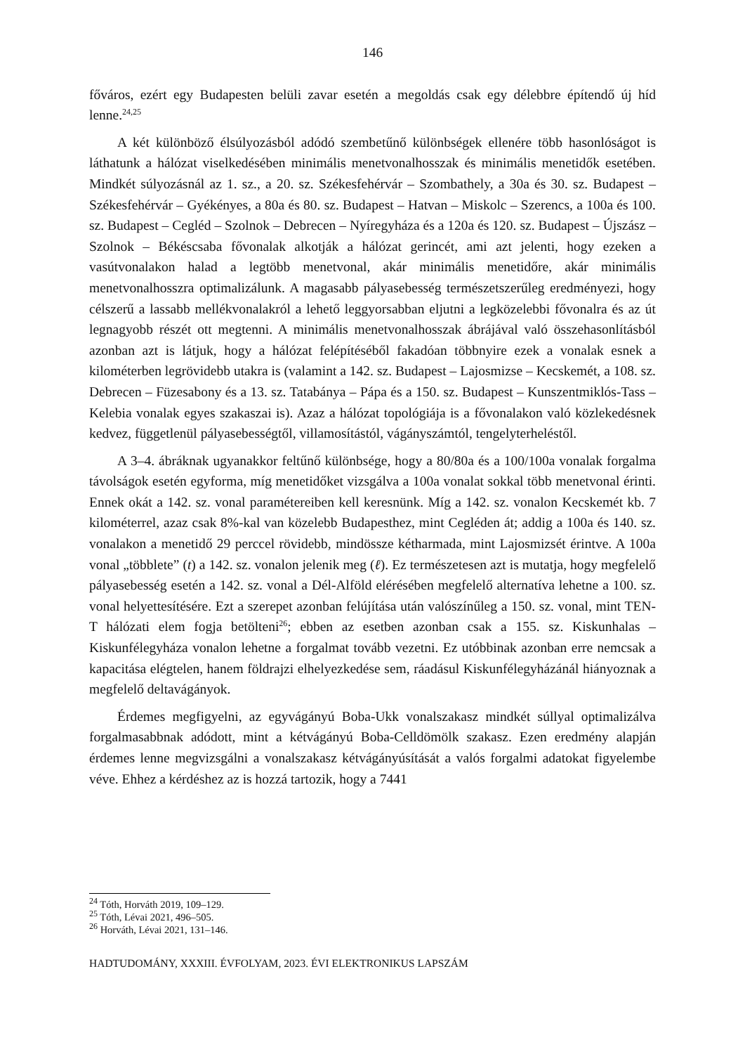146
főváros, ezért egy Budapesten belüli zavar esetén a megoldás csak egy délebbre építendő új híd lenne.<sup>24,25</sup>
A két különböző élsúlyozásból adódó szembetűnő különbségek ellenére több hasonlóságot is láthatunk a hálózat viselkedésében minimális menetvonalhosszak és minimális menetidők esetében. Mindkét súlyozásnál az 1. sz., a 20. sz. Székesfehérvár – Szombathely, a 30a és 30. sz. Budapest – Székesfehérvár – Gyékényes, a 80a és 80. sz. Budapest – Hatvan – Miskolc – Szerencs, a 100a és 100. sz. Budapest – Cegléd – Szolnok – Debrecen – Nyíregyháza és a 120a és 120. sz. Budapest – Újszász – Szolnok – Békéscsaba fővonalak alkotják a hálózat gerincét, ami azt jelenti, hogy ezeken a vasútvonalakon halad a legtöbb menetvonal, akár minimális menetidőre, akár minimális menetvonalhosszra optimalizálunk. A magasabb pályasebesség természetszerűleg eredményezi, hogy célszerű a lassabb mellékvonalakról a lehető leggyorsabban eljutni a legközelebbi fővonalra és az út legnagyobb részét ott megtenni. A minimális menetvonalhosszak ábrájával való összehasonlításból azonban azt is látjuk, hogy a hálózat felépítéséből fakadóan többnyire ezek a vonalak esnek a kilométerben legrövidebb utakra is (valamint a 142. sz. Budapest – Lajosmizse – Kecskemét, a 108. sz. Debrecen – Füzesabony és a 13. sz. Tatabánya – Pápa és a 150. sz. Budapest – Kunszentmiklós-Tass – Kelebia vonalak egyes szakaszai is). Azaz a hálózat topológiája is a fővonalakon való közlekedésnek kedvez, függetlenül pályasebességtől, villamosítástól, vágányszámtól, tengelyterheléstől.
A 3–4. ábráknak ugyanakkor feltűnő különbsége, hogy a 80/80a és a 100/100a vonalak forgalma távolságok esetén egyforma, míg menetidőket vizsgálva a 100a vonalat sokkal több menetvonal érinti. Ennek okát a 142. sz. vonal paramétereiben kell keresnünk. Míg a 142. sz. vonalon Kecskemét kb. 7 kilométerrel, azaz csak 8%-kal van közelebb Budapesthez, mint Cegléden át; addig a 100a és 140. sz. vonalakon a menetidő 29 perccel rövidebb, mindössze kétharmada, mint Lajosmizsét érintve. A 100a vonal „többlete” (t) a 142. sz. vonalon jelenik meg (ℓ). Ez természetesen azt is mutatja, hogy megfelelő pályasebesség esetén a 142. sz. vonal a Dél-Alföld elérésében megfelelő alternatíva lehetne a 100. sz. vonal helyettesítésére. Ezt a szerepet azonban felújítása után valószínűleg a 150. sz. vonal, mint TEN-T hálózati elem fogja betölteni<sup>26</sup>; ebben az esetben azonban csak a 155. sz. Kiskunhalas – Kiskunfélegyháza vonalon lehetne a forgalmat tovább vezetni. Ez utóbbinak azonban erre nemcsak a kapacitása elégtelen, hanem földrajzi elhelyezkedése sem, ráadásul Kiskunfélegyházánál hiányoznak a megfelelő deltavágányok.
Érdemes megfigyelni, az egyvágányú Boba-Ukk vonalszakasz mindkét súllyal optimalizálva forgalmasabbnak adódott, mint a kétvágányú Boba-Celldömölk szakasz. Ezen eredmény alapján érdemes lenne megvizsgálni a vonalszakasz kétvágányúsítását a valós forgalmi adatokat figyelembe véve. Ehhez a kérdéshez az is hozzá tartozik, hogy a 7441
<sup>24</sup> Tóth, Horváth 2019, 109–129.
<sup>25</sup> Tóth, Lévai 2021, 496–505.
<sup>26</sup> Horváth, Lévai 2021, 131–146.
HADTUDOMÁNY, XXXIII. ÉVFOLYAM, 2023. ÉVI ELEKTRONIKUS LAPSZÁM